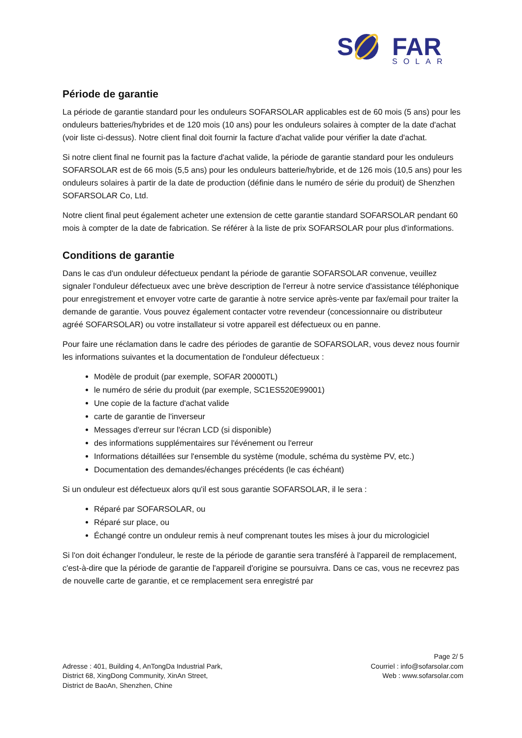S
FAR
SOLAR
Période de garantie
La période de garantie standard pour les onduleurs SOFARSOLAR applicables est de 60 mois (5 ans) pour les onduleurs batteries/hybrides et de 120 mois (10 ans) pour les onduleurs solaires à compter de la date d'achat (voir liste ci-dessus). Notre client final doit fournir la facture d'achat valide pour vérifier la date d'achat.
Si notre client final ne fournit pas la facture d'achat valide, la période de garantie standard pour les onduleurs SOFARSOLAR est de 66 mois (5,5 ans) pour les onduleurs batterie/hybride, et de 126 mois (10,5 ans) pour les onduleurs solaires à partir de la date de production (définie dans le numéro de série du produit) de Shenzhen SOFARSOLAR Co, Ltd.
Notre client final peut également acheter une extension de cette garantie standard SOFARSOLAR pendant 60 mois à compter de la date de fabrication. Se référer à la liste de prix SOFARSOLAR pour plus d'informations.
Conditions de garantie
Dans le cas d'un onduleur défectueux pendant la période de garantie SOFARSOLAR convenue, veuillez signaler l'onduleur défectueux avec une brève description de l'erreur à notre service d'assistance téléphonique pour enregistrement et envoyer votre carte de garantie à notre service après-vente par fax/email pour traiter la demande de garantie. Vous pouvez également contacter votre revendeur (concessionnaire ou distributeur agréé SOFARSOLAR) ou votre installateur si votre appareil est défectueux ou en panne.
Pour faire une réclamation dans le cadre des périodes de garantie de SOFARSOLAR, vous devez nous fournir les informations suivantes et la documentation de l'onduleur défectueux :
Modèle de produit (par exemple, SOFAR 20000TL)
le numéro de série du produit (par exemple, SC1ES520E99001)
Une copie de la facture d'achat valide
carte de garantie de l'inverseur
Messages d'erreur sur l'écran LCD (si disponible)
des informations supplémentaires sur l'événement ou l'erreur
Informations détaillées sur l'ensemble du système (module, schéma du système PV, etc.)
Documentation des demandes/échanges précédents (le cas échéant)
Si un onduleur est défectueux alors qu'il est sous garantie SOFARSOLAR, il le sera :
Réparé par SOFARSOLAR, ou
Réparé sur place, ou
Échangé contre un onduleur remis à neuf comprenant toutes les mises à jour du micrologiciel
Si l'on doit échanger l'onduleur, le reste de la période de garantie sera transféré à l'appareil de remplacement, c'est-à-dire que la période de garantie de l'appareil d'origine se poursuivra. Dans ce cas, vous ne recevrez pas de nouvelle carte de garantie, et ce remplacement sera enregistré par
Adresse : 401, Building 4, AnTongDa Industrial Park,
District 68, XingDong Community, XinAn Street,
District de BaoAn, Shenzhen, Chine
Page 2/ 5
Courriel : info@sofarsolar.com
Web : www.sofarsolar.com